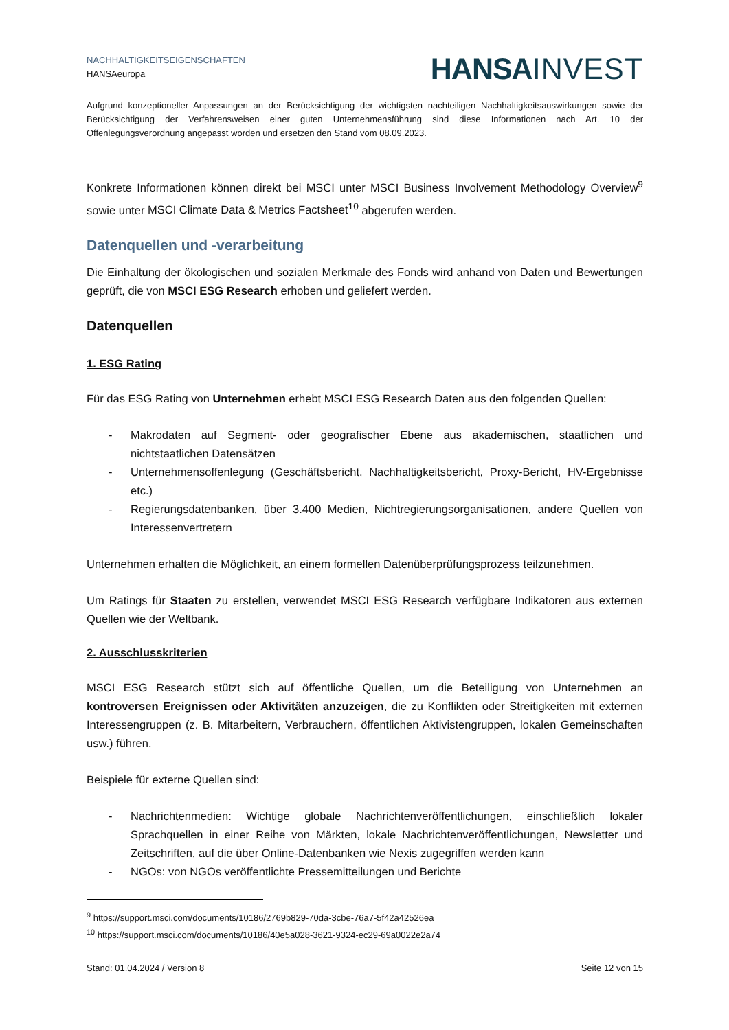NACHHALTIGKEITSEIGENSCHAFTEN
HANSAeuropa
HANSA INVEST
Aufgrund konzeptioneller Anpassungen an der Berücksichtigung der wichtigsten nachteiligen Nachhaltigkeitsauswirkungen sowie der Berücksichtigung der Verfahrensweisen einer guten Unternehmensführung sind diese Informationen nach Art. 10 der Offenlegungsverordnung angepasst worden und ersetzen den Stand vom 08.09.2023.
Konkrete Informationen können direkt bei MSCI unter MSCI Business Involvement Methodology Overview<sup>9</sup> sowie unter MSCI Climate Data & Metrics Factsheet<sup>10</sup> abgerufen werden.
Datenquellen und -verarbeitung
Die Einhaltung der ökologischen und sozialen Merkmale des Fonds wird anhand von Daten und Bewertungen geprüft, die von MSCI ESG Research erhoben und geliefert werden.
Datenquellen
1. ESG Rating
Für das ESG Rating von Unternehmen erhebt MSCI ESG Research Daten aus den folgenden Quellen:
- Makrodaten auf Segment- oder geografischer Ebene aus akademischen, staatlichen und nichtstaatlichen Datensätzen
- Unternehmensoffenlegung (Geschäftsbericht, Nachhaltigkeitsbericht, Proxy-Bericht, HV-Ergebnisse etc.)
- Regierungsdatenbanken, über 3.400 Medien, Nichtregierungsorganisationen, andere Quellen von Interessenvertretern
Unternehmen erhalten die Möglichkeit, an einem formellen Datenüberprüfungsprozess teilzunehmen.
Um Ratings für Staaten zu erstellen, verwendet MSCI ESG Research verfügbare Indikatoren aus externen Quellen wie der Weltbank.
2. Ausschlusskriterien
MSCI ESG Research stützt sich auf öffentliche Quellen, um die Beteiligung von Unternehmen an kontroversen Ereignissen oder Aktivitäten anzuzeigen, die zu Konflikten oder Streitigkeiten mit externen Interessengruppen (z. B. Mitarbeitern, Verbrauchern, öffentlichen Aktivistengruppen, lokalen Gemeinschaften usw.) führen.
Beispiele für externe Quellen sind:
- Nachrichtenmedien: Wichtige globale Nachrichtenveröffentlichungen, einschließlich lokaler Sprachquellen in einer Reihe von Märkten, lokale Nachrichtenveröffentlichungen, Newsletter und Zeitschriften, auf die über Online-Datenbanken wie Nexis zugegriffen werden kann
- NGOs: von NGOs veröffentlichte Pressemitteilungen und Berichte
<sup>9</sup> https://support.msci.com/documents/10186/2769b829-70da-3cbe-76a7-5f42a42526ea
<sup>10</sup> https://support.msci.com/documents/10186/40e5a028-3621-9324-ec29-69a0022e2a74
Stand: 01.04.2024 / Version 8 Seite 12 von 15